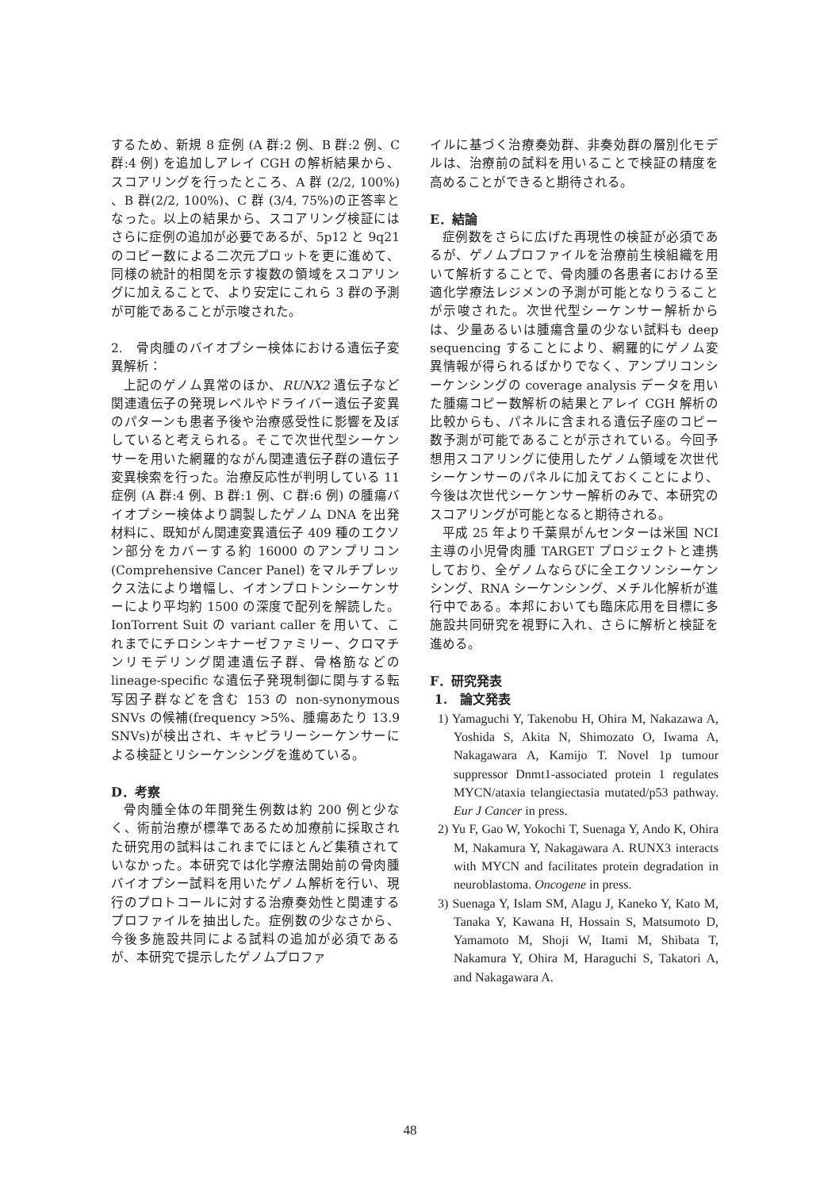するため、新規 8 症例 (A 群:2 例、B 群:2 例、C 群:4 例) を追加しアレイ CGH の解析結果から、スコアリングを行ったところ、A 群 (2/2, 100%) 、B 群(2/2, 100%)、C 群 (3/4, 75%)の正答率となった。以上の結果から、スコアリング検証にはさらに症例の追加が必要であるが、5p12 と 9q21 のコピー数による二次元プロットを更に進めて、同様の統計的相関を示す複数の領域をスコアリングに加えることで、より安定にこれら 3 群の予測が可能であることが示唆された。
2.　骨肉腫のバイオプシー検体における遺伝子変異解析：
上記のゲノム異常のほか、RUNX2 遺伝子など関連遺伝子の発現レベルやドライバー遺伝子変異のパターンも患者予後や治療感受性に影響を及ぼしていると考えられる。そこで次世代型シーケンサーを用いた網羅的ながん関連遺伝子群の遺伝子変異検索を行った。治療反応性が判明している 11 症例 (A 群:4 例、B 群:1 例、C 群:6 例) の腫瘍バイオプシー検体より調製したゲノム DNA を出発材料に、既知がん関連変異遺伝子 409 種のエクソン部分をカバーする約 16000 のアンプリコン (Comprehensive Cancer Panel) をマルチプレックス法により増幅し、イオンプロトンシーケンサーにより平均約 1500 の深度で配列を解読した。IonTorrent Suit の variant caller を用いて、これまでにチロシンキナーゼファミリー、クロマチンリモデリング関連遺伝子群、骨格筋などの lineage-specific な遺伝子発現制御に関与する転写因子群などを含む 153 の non-synonymous SNVs の候補(frequency >5%、腫瘍あたり 13.9 SNVs)が検出され、キャピラリーシーケンサーによる検証とリシーケンシングを進めている。
D．考察
骨肉腫全体の年間発生例数は約 200 例と少なく、術前治療が標準であるため加療前に採取された研究用の試料はこれまでにほとんど集積されていなかった。本研究では化学療法開始前の骨肉腫バイオプシー試料を用いたゲノム解析を行い、現行のプロトコールに対する治療奏効性と関連するプロファイルを抽出した。症例数の少なさから、今後多施設共同による試料の追加が必須であるが、本研究で提示したゲノムプロファ
イルに基づく治療奏効群、非奏効群の層別化モデルは、治療前の試料を用いることで検証の精度を高めることができると期待される。
E．結論
症例数をさらに広げた再現性の検証が必須であるが、ゲノムプロファイルを治療前生検組織を用いて解析することで、骨肉腫の各患者における至適化学療法レジメンの予測が可能となりうることが示唆された。次世代型シーケンサー解析からは、少量あるいは腫瘍含量の少ない試料も deep sequencing することにより、網羅的にゲノム変異情報が得られるばかりでなく、アンプリコンシーケンシングの coverage analysis データを用いた腫瘍コピー数解析の結果とアレイ CGH 解析の比較からも、パネルに含まれる遺伝子座のコピー数予測が可能であることが示されている。今回予想用スコアリングに使用したゲノム領域を次世代シーケンサーのパネルに加えておくことにより、今後は次世代シーケンサー解析のみで、本研究のスコアリングが可能となると期待される。
平成 25 年より千葉県がんセンターは米国 NCI 主導の小児骨肉腫 TARGET プロジェクトと連携しており、全ゲノムならびに全エクソンシーケンシング、RNA シーケンシング、メチル化解析が進行中である。本邦においても臨床応用を目標に多施設共同研究を視野に入れ、さらに解析と検証を進める。
F．研究発表
1.　論文発表
1) Yamaguchi Y, Takenobu H, Ohira M, Nakazawa A, Yoshida S, Akita N, Shimozato O, Iwama A, Nakagawara A, Kamijo T. Novel 1p tumour suppressor Dnmt1-associated protein 1 regulates MYCN/ataxia telangiectasia mutated/p53 pathway. Eur J Cancer in press.
2) Yu F, Gao W, Yokochi T, Suenaga Y, Ando K, Ohira M, Nakamura Y, Nakagawara A. RUNX3 interacts with MYCN and facilitates protein degradation in neuroblastoma. Oncogene in press.
3) Suenaga Y, Islam SM, Alagu J, Kaneko Y, Kato M, Tanaka Y, Kawana H, Hossain S, Matsumoto D, Yamamoto M, Shoji W, Itami M, Shibata T, Nakamura Y, Ohira M, Haraguchi S, Takatori A, and Nakagawara A.
48